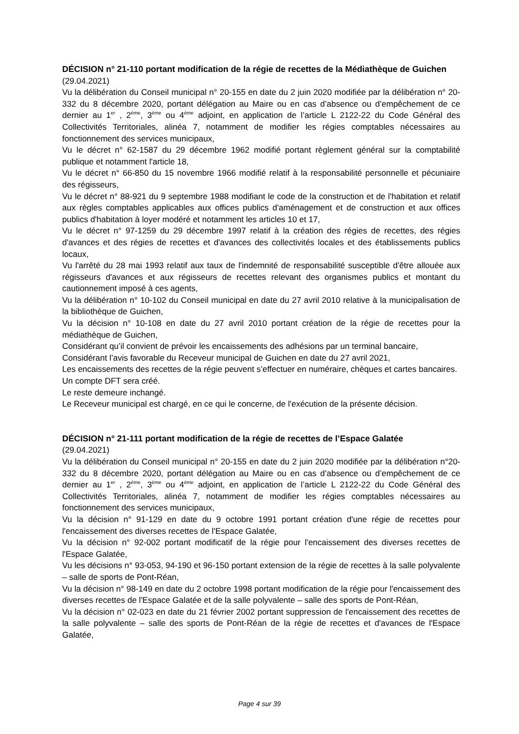DÉCISION n° 21-110 portant modification de la régie de recettes de la Médiathèque de Guichen
(29.04.2021)
Vu la délibération du Conseil municipal n° 20-155 en date du 2 juin 2020 modifiée par la délibération n° 20-332 du 8 décembre 2020, portant délégation au Maire ou en cas d’absence ou d’empêchement de ce dernier au 1<sup>er</sup> , 2<sup>ème</sup>, 3<sup>ème</sup> ou 4<sup>ème</sup> adjoint, en application de l’article L 2122-22 du Code Général des Collectivités Territoriales, alinéa 7, notamment de modifier les régies comptables nécessaires au fonctionnement des services municipaux,
Vu le décret n° 62-1587 du 29 décembre 1962 modifié portant règlement général sur la comptabilité publique et notamment l'article 18,
Vu le décret n° 66-850 du 15 novembre 1966 modifié relatif à la responsabilité personnelle et pécuniaire des régisseurs,
Vu le décret n° 88-921 du 9 septembre 1988 modifiant le code de la construction et de l'habitation et relatif aux règles comptables applicables aux offices publics d'aménagement et de construction et aux offices publics d'habitation à loyer modéré et notamment les articles 10 et 17,
Vu le décret n° 97-1259 du 29 décembre 1997 relatif à la création des régies de recettes, des régies d'avances et des régies de recettes et d'avances des collectivités locales et des établissements publics locaux,
Vu l'arrêté du 28 mai 1993 relatif aux taux de l'indemnité de responsabilité susceptible d'être allouée aux régisseurs d'avances et aux régisseurs de recettes relevant des organismes publics et montant du cautionnement imposé à ces agents,
Vu la délibération n° 10-102 du Conseil municipal en date du 27 avril 2010 relative à la municipalisation de la bibliothèque de Guichen,
Vu la décision n° 10-108 en date du 27 avril 2010 portant création de la régie de recettes pour la médiathèque de Guichen,
Considérant qu’il convient de prévoir les encaissements des adhésions par un terminal bancaire,
Considérant l’avis favorable du Receveur municipal de Guichen en date du 27 avril 2021,
Les encaissements des recettes de la régie peuvent s’effectuer en numéraire, chèques et cartes bancaires.
Un compte DFT sera créé.
Le reste demeure inchangé.
Le Receveur municipal est chargé, en ce qui le concerne, de l'exécution de la présente décision.
DÉCISION n° 21-111 portant modification de la régie de recettes de l’Espace Galatée
(29.04.2021)
Vu la délibération du Conseil municipal n° 20-155 en date du 2 juin 2020 modifiée par la délibération n°20-332 du 8 décembre 2020, portant délégation au Maire ou en cas d’absence ou d’empêchement de ce dernier au 1<sup>er</sup> , 2<sup>ème</sup>, 3<sup>ème</sup> ou 4<sup>ème</sup> adjoint, en application de l’article L 2122-22 du Code Général des Collectivités Territoriales, alinéa 7, notamment de modifier les régies comptables nécessaires au fonctionnement des services municipaux,
Vu la décision n° 91-129 en date du 9 octobre 1991 portant création d'une régie de recettes pour l'encaissement des diverses recettes de l'Espace Galatée,
Vu la décision n° 92-002 portant modificatif de la régie pour l'encaissement des diverses recettes de l'Espace Galatée,
Vu les décisions n° 93-053, 94-190 et 96-150 portant extension de la régie de recettes à la salle polyvalente – salle de sports de Pont-Réan,
Vu la décision n° 98-149 en date du 2 octobre 1998 portant modification de la régie pour l'encaissement des diverses recettes de l'Espace Galatée et de la salle polyvalente – salle des sports de Pont-Réan,
Vu la décision n° 02-023 en date du 21 février 2002 portant suppression de l'encaissement des recettes de la salle polyvalente – salle des sports de Pont-Réan de la régie de recettes et d'avances de l'Espace Galatée,
Page 4 sur 39